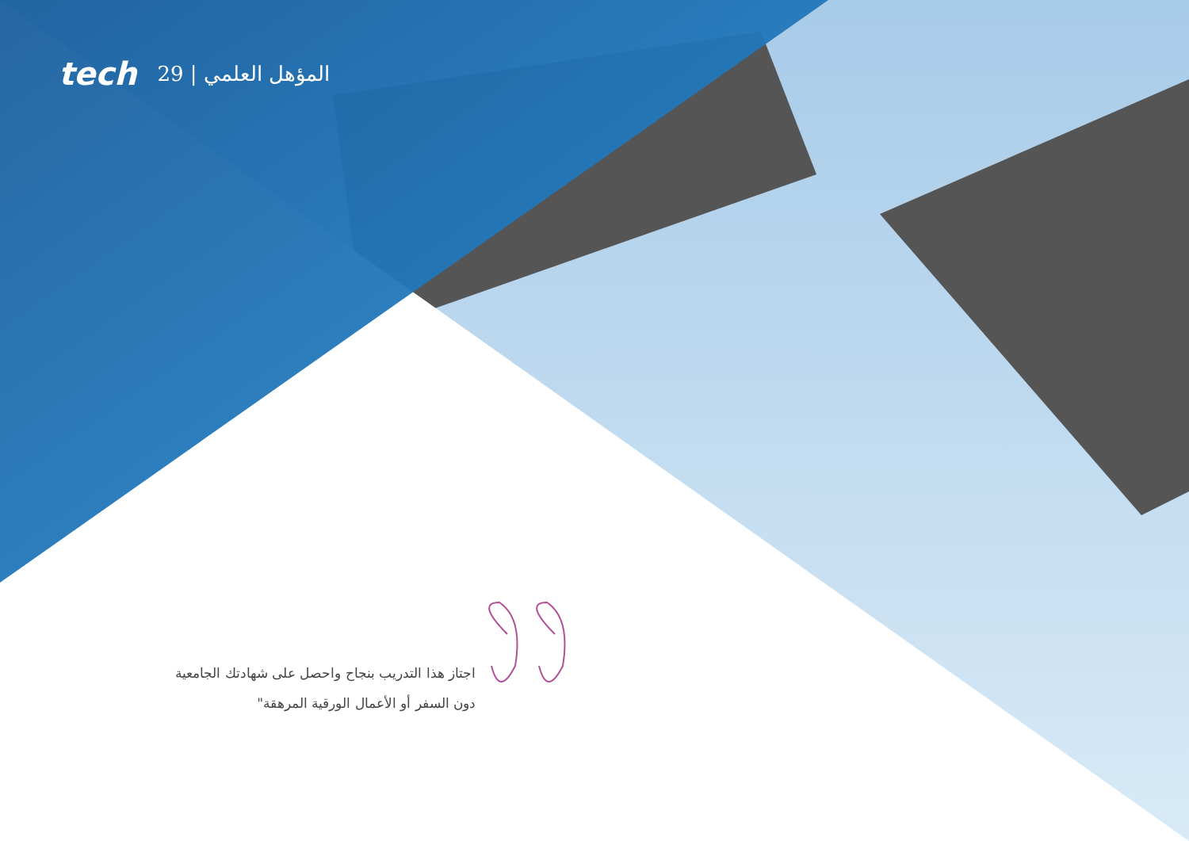tech 29 | المؤهل العلمي
اجتاز هذا التدريب بنجاح واحصل على شهادتك الجامعية دون السفر أو الأعمال الورقية المرهقة"